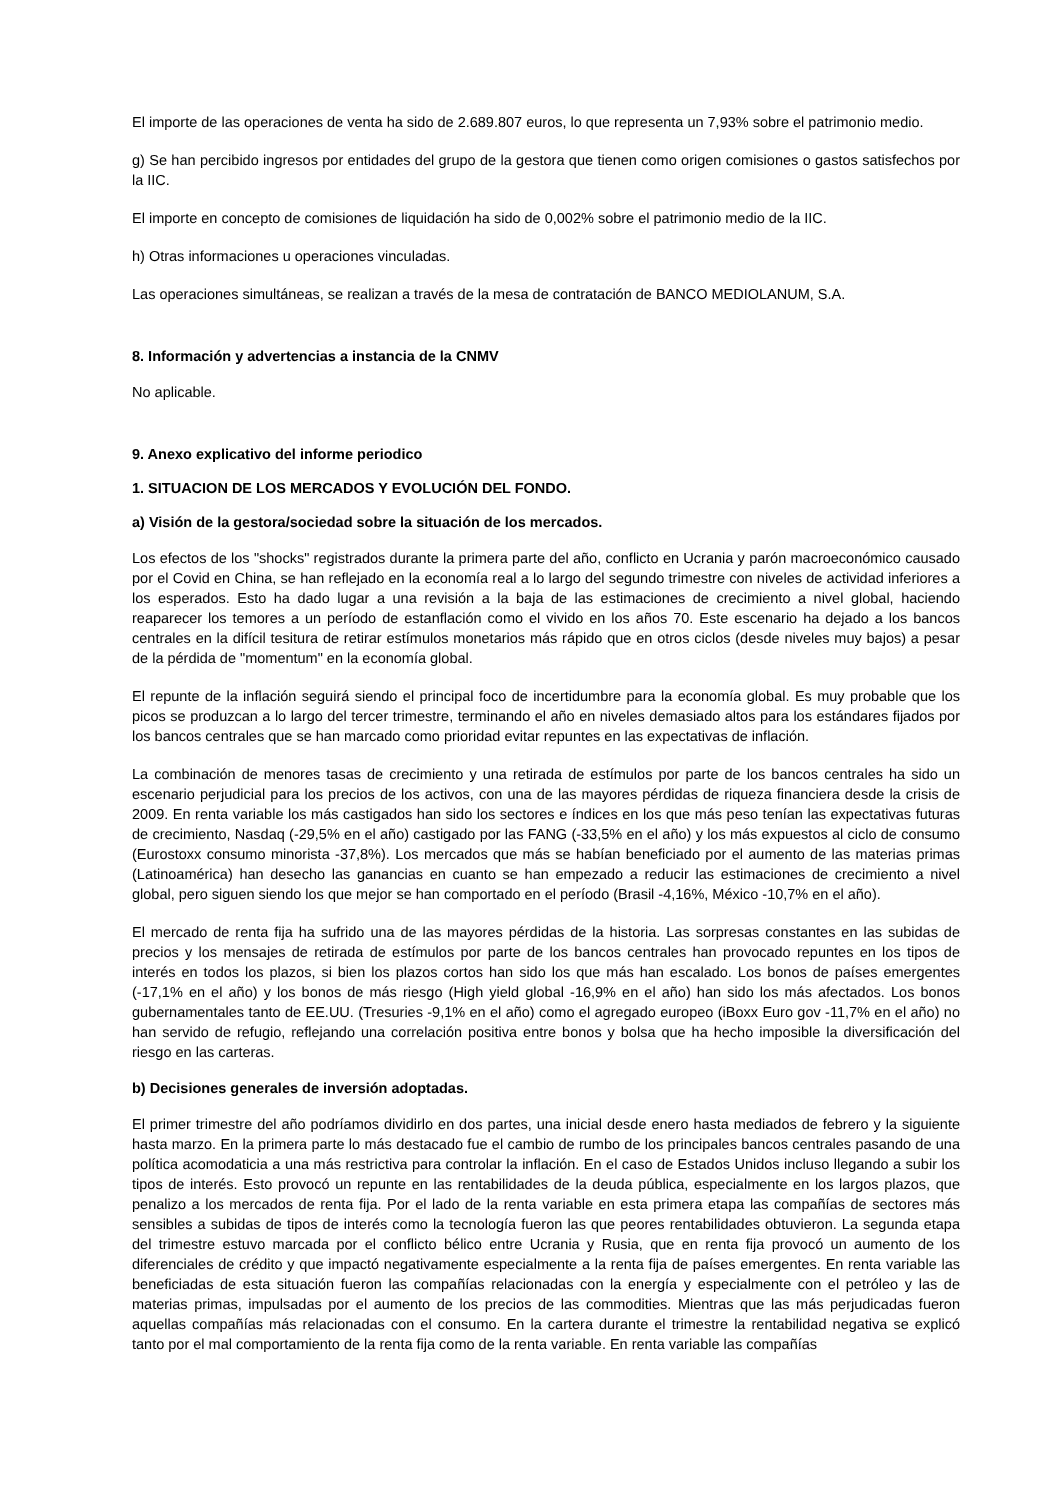El importe de las operaciones de venta ha sido de 2.689.807 euros, lo que representa un 7,93% sobre el patrimonio medio.
g) Se han percibido ingresos por entidades del grupo de la gestora que tienen como origen comisiones o gastos satisfechos por la IIC.
El importe en concepto de comisiones de liquidación ha sido de 0,002% sobre el patrimonio medio de la IIC.
h) Otras informaciones u operaciones vinculadas.
Las operaciones simultáneas, se realizan a través de la mesa de contratación de BANCO MEDIOLANUM, S.A.
8. Información y advertencias a instancia de la CNMV
No aplicable.
9. Anexo explicativo del informe periodico
1. SITUACION DE LOS MERCADOS Y EVOLUCIÓN DEL FONDO.
a) Visión de la gestora/sociedad sobre la situación de los mercados.
Los efectos de los "shocks" registrados durante la primera parte del año, conflicto en Ucrania y parón macroeconómico causado por el Covid en China, se han reflejado en la economía real a lo largo del segundo trimestre con niveles de actividad inferiores a los esperados. Esto ha dado lugar a una revisión a la baja de las estimaciones de crecimiento a nivel global, haciendo reaparecer los temores a un período de estanflación como el vivido en los años 70. Este escenario ha dejado a los bancos centrales en la difícil tesitura de retirar estímulos monetarios más rápido que en otros ciclos (desde niveles muy bajos) a pesar de la pérdida de "momentum" en la economía global.
El repunte de la inflación seguirá siendo el principal foco de incertidumbre para la economía global. Es muy probable que los picos se produzcan a lo largo del tercer trimestre, terminando el año en niveles demasiado altos para los estándares fijados por los bancos centrales que se han marcado como prioridad evitar repuntes en las expectativas de inflación.
La combinación de menores tasas de crecimiento y una retirada de estímulos por parte de los bancos centrales ha sido un escenario perjudicial para los precios de los activos, con una de las mayores pérdidas de riqueza financiera desde la crisis de 2009. En renta variable los más castigados han sido los sectores e índices en los que más peso tenían las expectativas futuras de crecimiento, Nasdaq (-29,5% en el año) castigado por las FANG (-33,5% en el año) y los más expuestos al ciclo de consumo (Eurostoxx consumo minorista -37,8%). Los mercados que más se habían beneficiado por el aumento de las materias primas (Latinoamérica) han desecho las ganancias en cuanto se han empezado a reducir las estimaciones de crecimiento a nivel global, pero siguen siendo los que mejor se han comportado en el período (Brasil -4,16%, México -10,7% en el año).
El mercado de renta fija ha sufrido una de las mayores pérdidas de la historia. Las sorpresas constantes en las subidas de precios y los mensajes de retirada de estímulos por parte de los bancos centrales han provocado repuntes en los tipos de interés en todos los plazos, si bien los plazos cortos han sido los que más han escalado. Los bonos de países emergentes (-17,1% en el año) y los bonos de más riesgo (High yield global -16,9% en el año) han sido los más afectados. Los bonos gubernamentales tanto de EE.UU. (Tresuries -9,1% en el año) como el agregado europeo (iBoxx Euro gov -11,7% en el año) no han servido de refugio, reflejando una correlación positiva entre bonos y bolsa que ha hecho imposible la diversificación del riesgo en las carteras.
b) Decisiones generales de inversión adoptadas.
El primer trimestre del año podríamos dividirlo en dos partes, una inicial desde enero hasta mediados de febrero y la siguiente hasta marzo. En la primera parte lo más destacado fue el cambio de rumbo de los principales bancos centrales pasando de una política acomodaticia a una más restrictiva para controlar la inflación. En el caso de Estados Unidos incluso llegando a subir los tipos de interés. Esto provocó un repunte en las rentabilidades de la deuda pública, especialmente en los largos plazos, que penalizo a los mercados de renta fija. Por el lado de la renta variable en esta primera etapa las compañías de sectores más sensibles a subidas de tipos de interés como la tecnología fueron las que peores rentabilidades obtuvieron. La segunda etapa del trimestre estuvo marcada por el conflicto bélico entre Ucrania y Rusia, que en renta fija provocó un aumento de los diferenciales de crédito y que impactó negativamente especialmente a la renta fija de países emergentes. En renta variable las beneficiadas de esta situación fueron las compañías relacionadas con la energía y especialmente con el petróleo y las de materias primas, impulsadas por el aumento de los precios de las commodities. Mientras que las más perjudicadas fueron aquellas compañías más relacionadas con el consumo. En la cartera durante el trimestre la rentabilidad negativa se explicó tanto por el mal comportamiento de la renta fija como de la renta variable. En renta variable las compañías